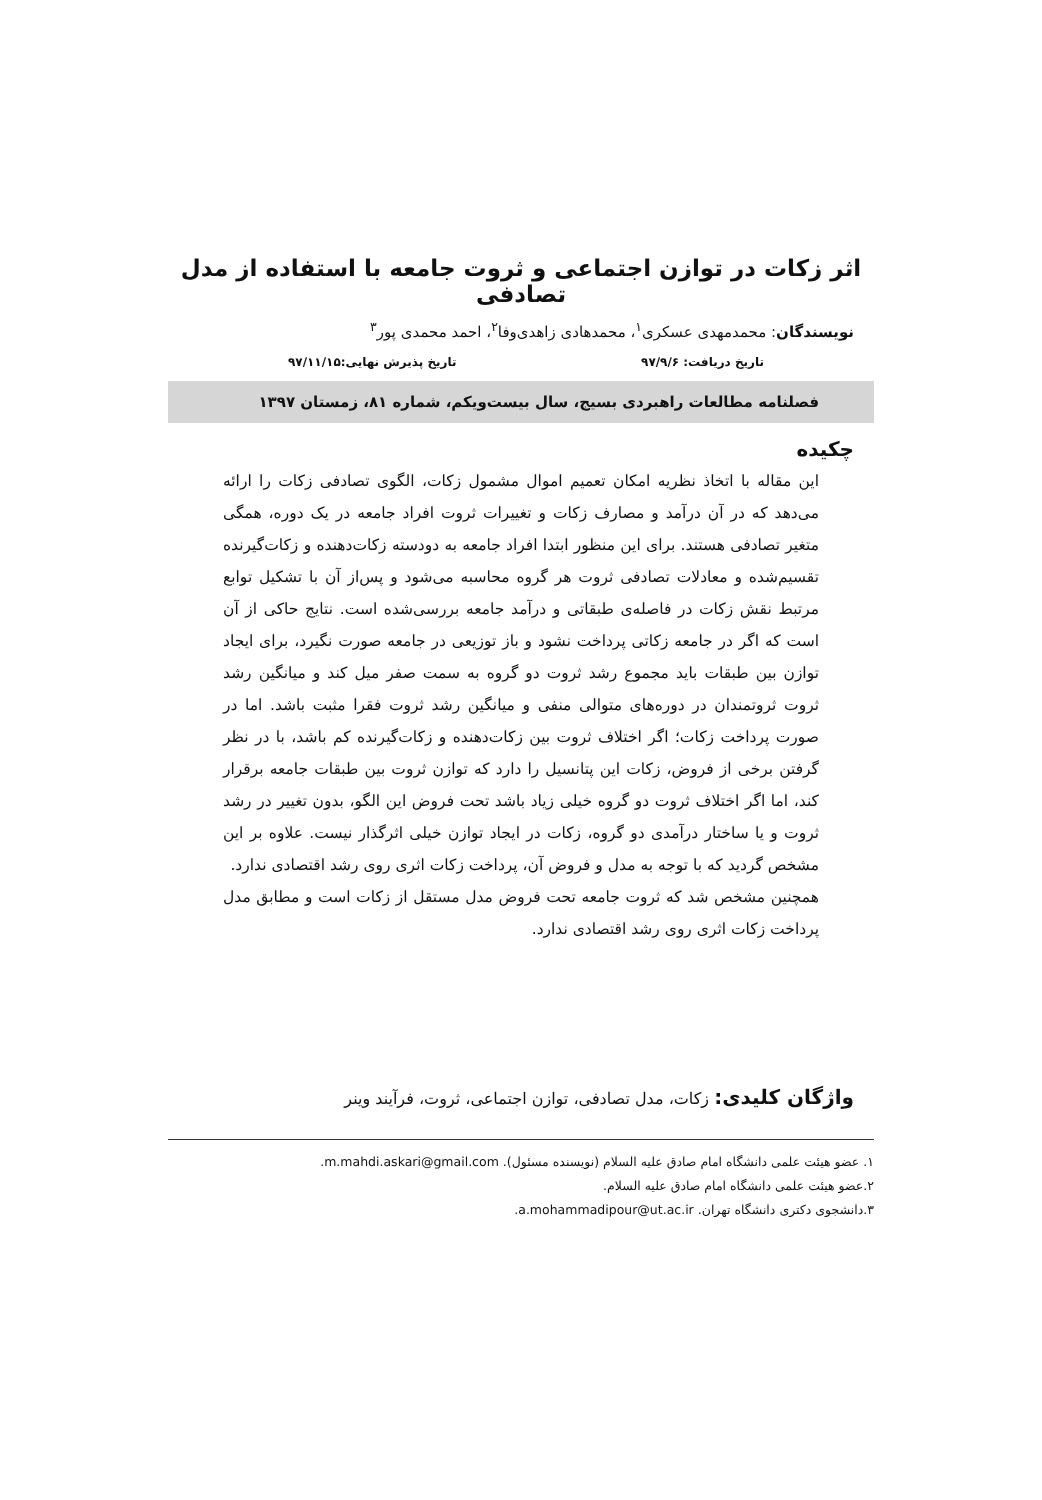اثر زکات در توازن اجتماعی و ثروت جامعه با استفاده از مدل تصادفی
نویسندگان: محمدمهدی عسکری<sup>۱</sup>، محمدهادی زاهدی‌وفا<sup>۲</sup>، احمد محمدی پور<sup>۳</sup>
تاریخ دریافت: ۹۷/۹/۶ تاریخ پذیرش نهایی:۹۷/۱۱/۱۵
فصلنامه مطالعات راهبردی بسیج، سال بیست‌ویکم، شماره ۸۱، زمستان ۱۳۹۷
چکیده
این مقاله با اتخاذ نظریه امکان تعمیم اموال مشمول زکات، الگوی تصادفی زکات را ارائه می‌دهد که در آن درآمد و مصارف زکات و تغییرات ثروت افراد جامعه در یک دوره، همگی متغیر تصادفی هستند. برای این منظور ابتدا افراد جامعه به دودسته زکات‌دهنده و زکات‌گیرنده تقسیم‌شده و معادلات تصادفی ثروت هر گروه محاسبه می‌شود و پس‌از آن با تشکیل توابع مرتبط نقش زکات در فاصله‌ی طبقاتی و درآمد جامعه بررسی‌شده است. نتایج حاکی از آن است که اگر در جامعه زکاتی پرداخت نشود و باز توزیعی در جامعه صورت نگیرد، برای ایجاد توازن بین طبقات باید مجموع رشد ثروت دو گروه به سمت صفر میل کند و میانگین رشد ثروت ثروتمندان در دوره‌های متوالی منفی و میانگین رشد ثروت فقرا مثبت باشد. اما در صورت پرداخت زکات؛ اگر اختلاف ثروت بین زکات‌دهنده و زکات‌گیرنده کم باشد، با در نظر گرفتن برخی از فروض، زکات این پتانسیل را دارد که توازن ثروت بین طبقات جامعه برقرار کند، اما اگر اختلاف ثروت دو گروه خیلی زیاد باشد تحت فروض این الگو، بدون تغییر در رشد ثروت و یا ساختار درآمدی دو گروه، زکات در ایجاد توازن خیلی اثرگذار نیست. علاوه بر این مشخص گردید که با توجه به مدل و فروض آن، پرداخت زکات اثری روی رشد اقتصادی ندارد.
همچنین مشخص شد که ثروت جامعه تحت فروض مدل مستقل از زکات است و مطابق مدل پرداخت زکات اثری روی رشد اقتصادی ندارد.
واژگان کلیدی: زکات، مدل تصادفی، توازن اجتماعی، ثروت، فرآیند وینر
۱. عضو هیئت علمی دانشگاه امام صادق علیه السلام (نویسنده مسئول). m.mahdi.askari@gmail.com.
۲.عضو هیئت علمی دانشگاه امام صادق علیه السلام.
۳.دانشجوی دکتری دانشگاه تهران. a.mohammadipour@ut.ac.ir.